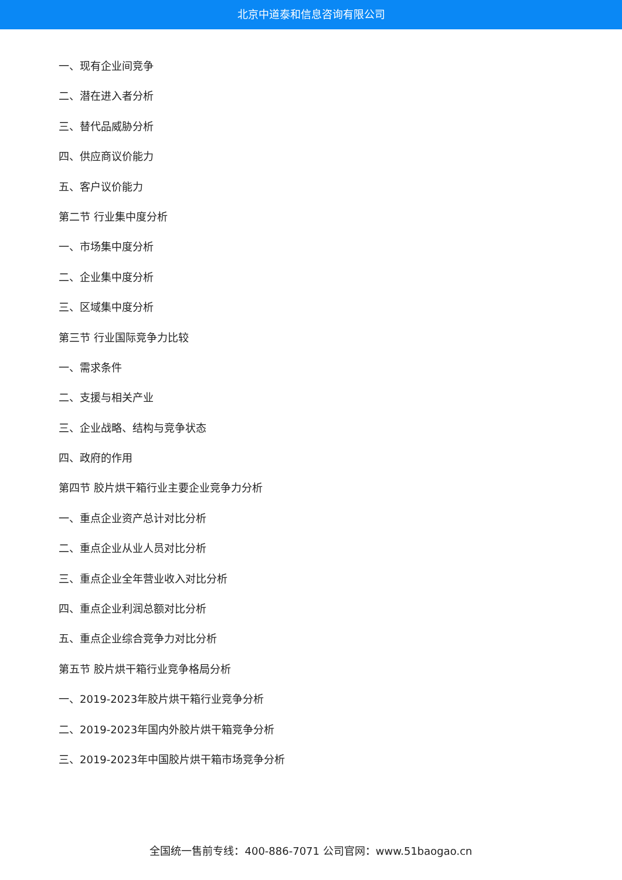北京中道泰和信息咨询有限公司
一、现有企业间竞争
二、潜在进入者分析
三、替代品威胁分析
四、供应商议价能力
五、客户议价能力
第二节 行业集中度分析
一、市场集中度分析
二、企业集中度分析
三、区域集中度分析
第三节 行业国际竞争力比较
一、需求条件
二、支援与相关产业
三、企业战略、结构与竞争状态
四、政府的作用
第四节 胶片烘干箱行业主要企业竞争力分析
一、重点企业资产总计对比分析
二、重点企业从业人员对比分析
三、重点企业全年营业收入对比分析
四、重点企业利润总额对比分析
五、重点企业综合竞争力对比分析
第五节 胶片烘干箱行业竞争格局分析
一、2019-2023年胶片烘干箱行业竞争分析
二、2019-2023年国内外胶片烘干箱竞争分析
三、2019-2023年中国胶片烘干箱市场竞争分析
全国统一售前专线：400-886-7071 公司官网：www.51baogao.cn